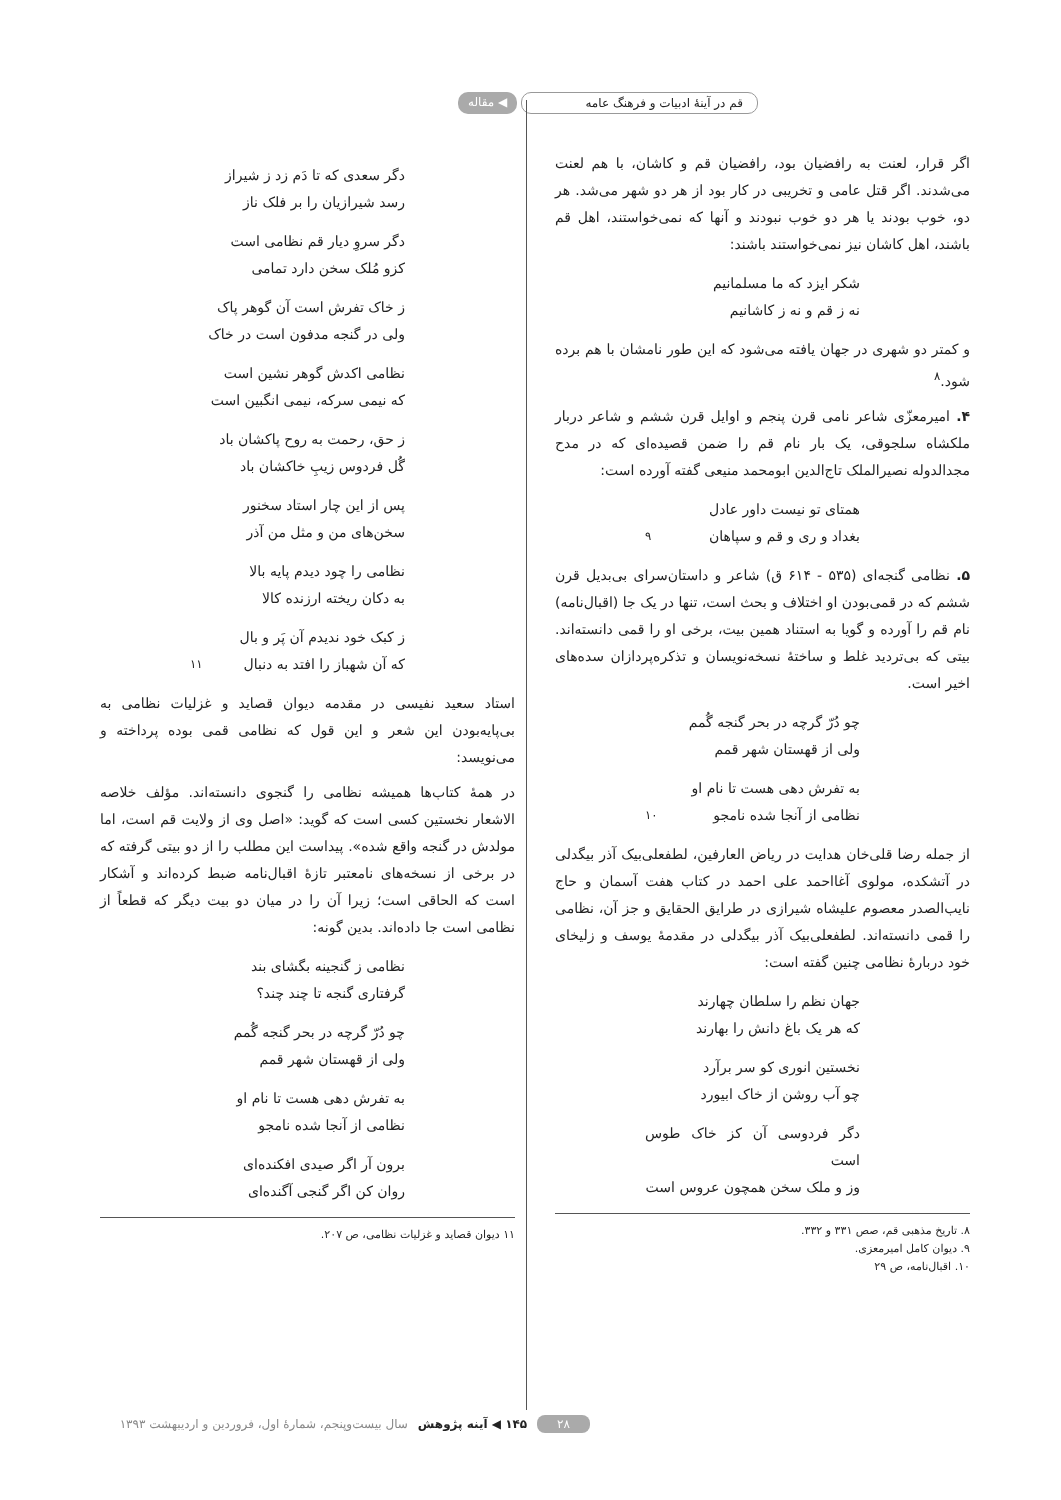قم در آینهٔ ادبیات و فرهنگ عامه
◀ مقاله
اگر قرار، لعنت به رافضیان بود، رافضیان قم و کاشان، با هم لعنت می‌شدند. اگر قتل عامی و تخریبی در کار بود از هر دو شهر می‌شد. هر دو، خوب بودند یا هر دو خوب نبودند و آنها که نمی‌خواستند، اهل قم باشند، اهل کاشان نیز نمی‌خواستند باشند:
شکر ایزد که ما مسلمانیم
نه ز قم و نه ز کاشانیم
و کمتر دو شهری در جهان یافته می‌شود که این طور نامشان با هم برده شود.<sup>۸</sup>
۴. امیرمعزّی شاعر نامی قرن پنجم و اوایل قرن ششم و شاعر دربار ملکشاه سلجوقی، یک بار نام قم را ضمن قصیده‌ای که در مدح مجدالدوله نصیرالملک تاج‌الدین ابومحمد منیعی گفته آورده است:
همتای تو نیست داور عادل
بغداد و ری و قم و سپاهان<sup>۹</sup>
۵. نظامی گنجه‌ای (۵۳۵ - ۶۱۴ ق) شاعر و داستان‌سرای بی‌بدیل قرن ششم که در قمی‌بودن او اختلاف و بحث است، تنها در یک جا (اقبال‌نامه) نام قم را آورده و گویا به استناد همین بیت، برخی او را قمی دانسته‌اند. بیتی که بی‌تردید غلط و ساختهٔ نسخه‌نویسان و تذکره‌پردازان سده‌های اخیر است.
چو دُرّ گرچه در بحر گنجه گُمم
ولی از قهستان شهر قمم
به تفرش دهی هست تا نام او
نظامی از آنجا شده نامجو<sup>۱۰</sup>
از جمله رضا قلی‌خان هدایت در ریاض العارفین، لطفعلی‌بیک آذر بیگدلی در آتشکده، مولوی آغااحمد علی احمد در کتاب هفت آسمان و حاج نایب‌الصدر معصوم علیشاه شیرازی در طرایق الحقایق و جز آن، نظامی را قمی دانسته‌اند. لطفعلی‌بیک آذر بیگدلی در مقدمهٔ یوسف و زلیخای خود دربارهٔ نظامی چنین گفته است:
جهان نظم را سلطان چهارند
که هر یک باغ دانش را بهارند
نخستین انوری کو سر برآرد
چو آب روشن از خاک ابیورد
دگر فردوسی آن کز خاک طوس است
وز و ملک سخن همچون عروس است
۸. تاریخ مذهبی قم، صص ۳۳۱ و ۳۳۲.
۹. دیوان کامل امیرمعزی.
۱۰. اقبال‌نامه، ص ۲۹
دگر سعدی که تا دَم زد ز شیراز
رسد شیرازیان را بر فلک ناز
دگر سروِ دیار قم نظامی است
کزو مُلک سخن دارد تمامی
ز خاک تفرش است آن گوهر پاک
ولی در گنجه مدفون است در خاک
نظامی اکدش گوهر نشین است
که نیمی سرکه، نیمی انگبین است
ز حق، رحمت به روح پاکشان باد
گُل فردوس زیبِ خاکشان باد
پس از این چار استاد سخنور
سخن‌های من و مثل من آذر
نظامی را چود دیدم پایه بالا
به دکان ریخته ارزنده کالا
ز کبک خود ندیدم آن پَر و بال
که آن شهباز را افتد به دنبال<sup>۱۱</sup>
استاد سعید نفیسی در مقدمه دیوان قصاید و غزلیات نظامی به بی‌پایه‌بودن این شعر و این قول که نظامی قمی بوده پرداخته و می‌نویسد:
در همهٔ کتاب‌ها همیشه نظامی را گنجوی دانسته‌اند. مؤلف خلاصه الاشعار نخستین کسی است که گوید: «اصل وی از ولایت قم است، اما مولدش در گنجه واقع شده». پیداست این مطلب را از دو بیتی گرفته که در برخی از نسخه‌های نامعتبر تازهٔ اقبال‌نامه ضبط کرده‌اند و آشکار است که الحاقی است؛ زیرا آن را در میان دو بیت دیگر که قطعاً از نظامی است جا داده‌اند. بدین گونه:
نظامی ز گنجینه بگشای بند
گرفتاری گنجه تا چند چند؟
چو دُرّ گرچه در بحر گنجه گُمم
ولی از قهستان شهر قمم
به تفرش دهی هست تا نام او
نظامی از آنجا شده نامجو
برون آر اگر صیدی افکنده‌ای
روان کن اگر گنجی آگنده‌ای
۱۱ دیوان قصاید و غزلیات نظامی، ص ۲۰۷.
۲۸ ۱۴۵ ◀ آینه پژوهش سال بیست‌وپنجم، شمارهٔ اول، فروردین و اردیبهشت ۱۳۹۳